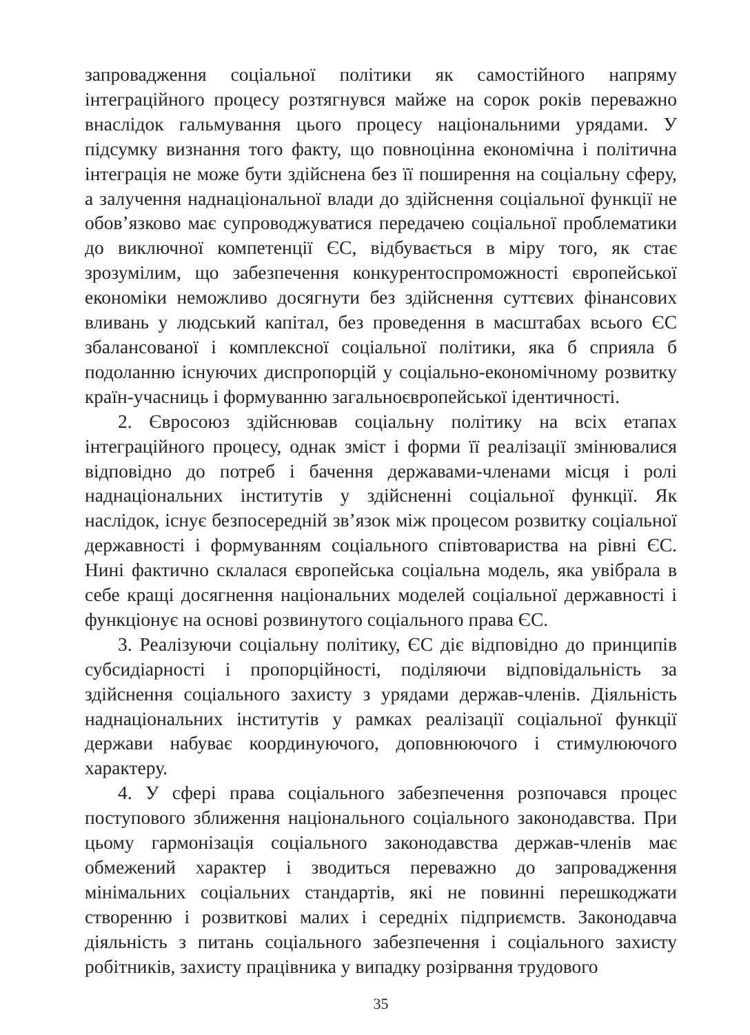запровадження соціальної політики як самостійного напряму інтеграційного процесу розтягнувся майже на сорок років переважно внаслідок гальмування цього процесу національними урядами. У підсумку визнання того факту, що повноцінна економічна і політична інтеграція не може бути здійснена без її поширення на соціальну сферу, а залучення наднаціональної влади до здійснення соціальної функції не обов’язково має супроводжуватися передачею соціальної проблематики до виключної компетенції ЄС, відбувається в міру того, як стає зрозумілим, що забезпечення конкурентоспроможності європейської економіки неможливо досягнути без здійснення суттєвих фінансових вливань у людський капітал, без проведення в масштабах всього ЄС збалансованої і комплексної соціальної політики, яка б сприяла б подоланню існуючих диспропорцій у соціально-економічному розвитку країн-учасниць і формуванню загальноєвропейської ідентичності.
2. Євросоюз здійснював соціальну політику на всіх етапах інтеграційного процесу, однак зміст і форми її реалізації змінювалися відповідно до потреб і бачення державами-членами місця і ролі наднаціональних інститутів у здійсненні соціальної функції. Як наслідок, існує безпосередній зв’язок між процесом розвитку соціальної державності і формуванням соціального співтовариства на рівні ЄС. Нині фактично склалася європейська соціальна модель, яка увібрала в себе кращі досягнення національних моделей соціальної державності і функціонує на основі розвинутого соціального права ЄС.
3. Реалізуючи соціальну політику, ЄС діє відповідно до принципів субсидіарності і пропорційності, поділяючи відповідальність за здійснення соціального захисту з урядами держав-членів. Діяльність наднаціональних інститутів у рамках реалізації соціальної функції держави набуває координуючого, доповнюючого і стимулюючого характеру.
4. У сфері права соціального забезпечення розпочався процес поступового зближення національного соціального законодавства. При цьому гармонізація соціального законодавства держав-членів має обмежений характер і зводиться переважно до запровадження мінімальних соціальних стандартів, які не повинні перешкоджати створенню і розвиткові малих і середніх підприємств. Законодавча діяльність з питань соціального забезпечення і соціального захисту робітників, захисту працівника у випадку розірвання трудового
35